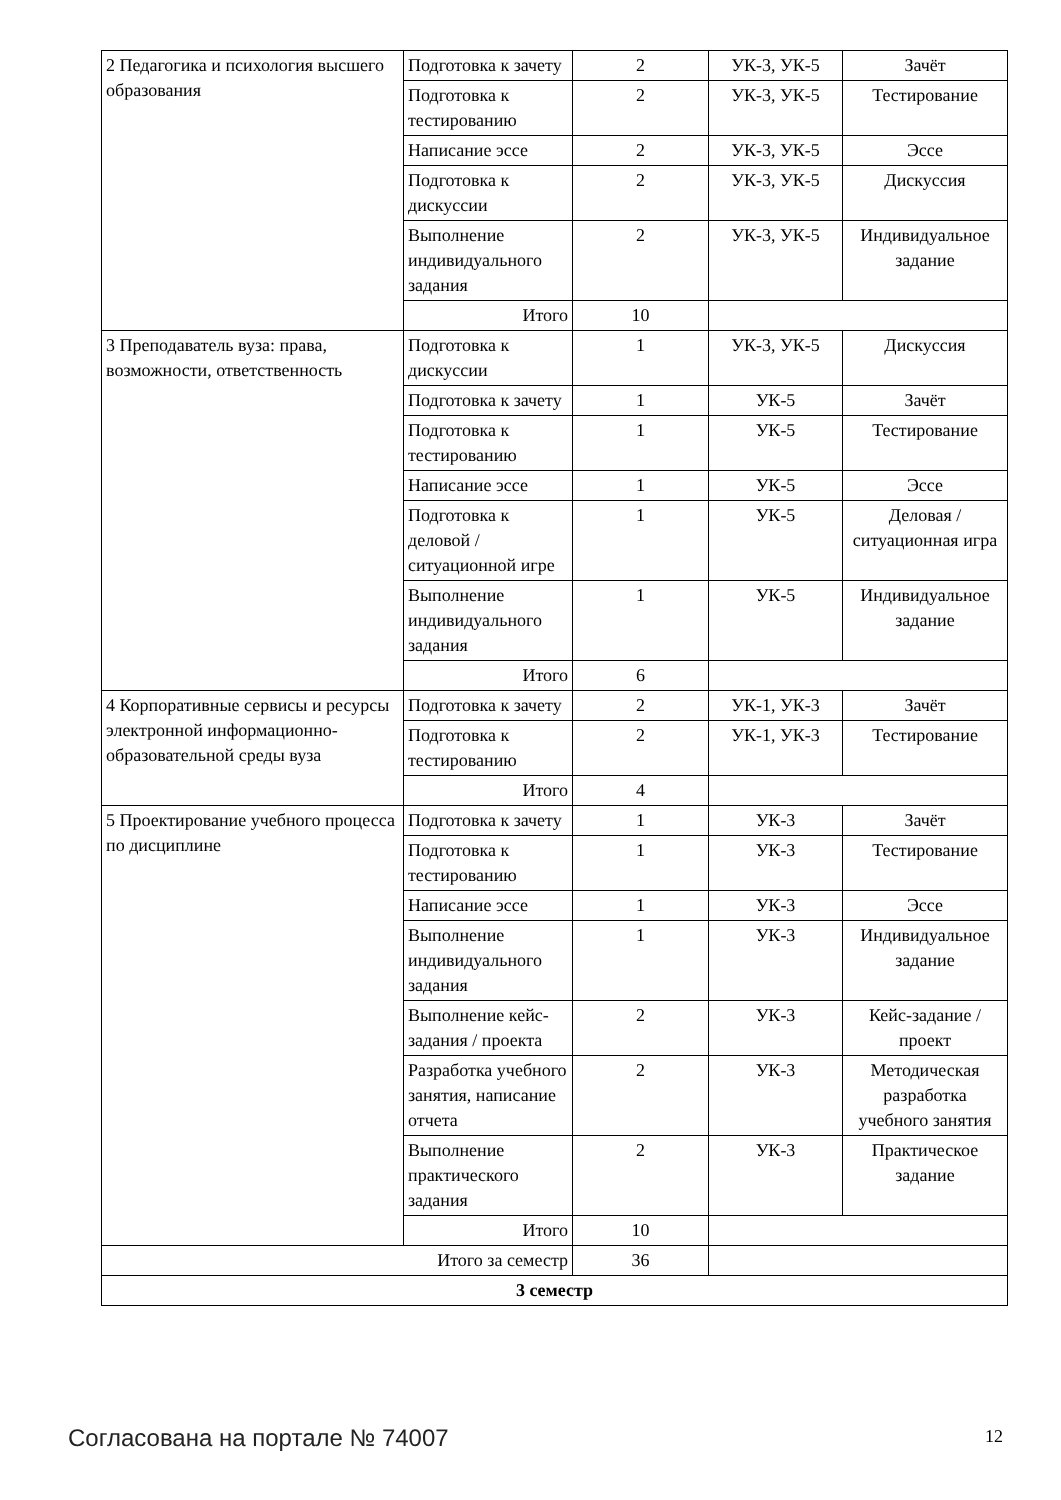| 2 Педагогика и психология высшего образования | Подготовка к зачету | 2 | УК-3, УК-5 | Зачёт |
| | Подготовка к тестированию | 2 | УК-3, УК-5 | Тестирование |
| | Написание эссе | 2 | УК-3, УК-5 | Эссе |
| | Подготовка к дискуссии | 2 | УК-3, УК-5 | Дискуссия |
| | Выполнение индивидуального задания | 2 | УК-3, УК-5 | Индивидуальное задание |
| | Итого | 10 | | |
| 3 Преподаватель вуза: права, возможности, ответственность | Подготовка к дискуссии | 1 | УК-3, УК-5 | Дискуссия |
| | Подготовка к зачету | 1 | УК-5 | Зачёт |
| | Подготовка к тестированию | 1 | УК-5 | Тестирование |
| | Написание эссе | 1 | УК-5 | Эссе |
| | Подготовка к деловой / ситуационной игре | 1 | УК-5 | Деловая / ситуационная игра |
| | Выполнение индивидуального задания | 1 | УК-5 | Индивидуальное задание |
| | Итого | 6 | | |
| 4 Корпоративные сервисы и ресурсы электронной информационно-образовательной среды вуза | Подготовка к зачету | 2 | УК-1, УК-3 | Зачёт |
| | Подготовка к тестированию | 2 | УК-1, УК-3 | Тестирование |
| | Итого | 4 | | |
| 5 Проектирование учебного процесса по дисциплине | Подготовка к зачету | 1 | УК-3 | Зачёт |
| | Подготовка к тестированию | 1 | УК-3 | Тестирование |
| | Написание эссе | 1 | УК-3 | Эссе |
| | Выполнение индивидуального задания | 1 | УК-3 | Индивидуальное задание |
| | Выполнение кейс-задания / проекта | 2 | УК-3 | Кейс-задание / проект |
| | Разработка учебного занятия, написание отчета | 2 | УК-3 | Методическая разработка учебного занятия |
| | Выполнение практического задания | 2 | УК-3 | Практическое задание |
| | Итого | 10 | | |
| Итого за семестр | | 36 | | |
| 3 семестр | | | | |
Согласована на портале № 74007 12